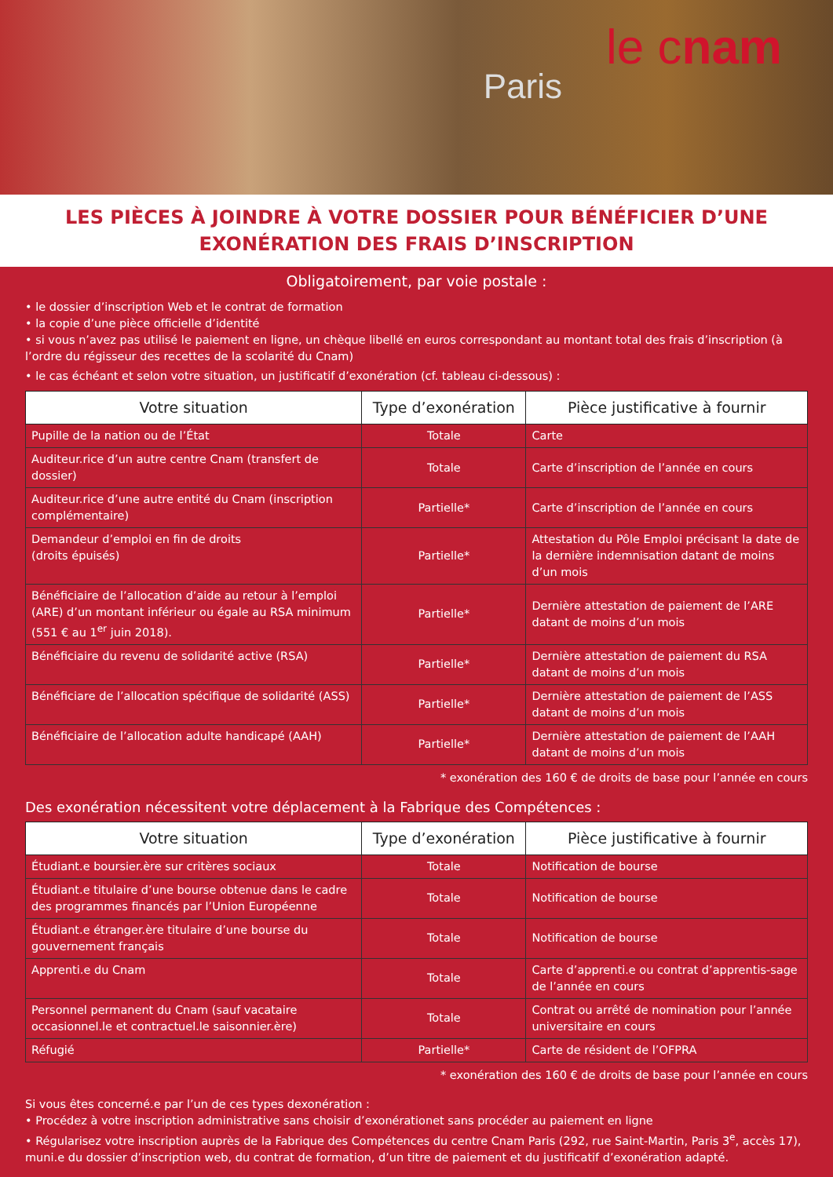le cnam
Paris
LES PIÈCES À JOINDRE À VOTRE DOSSIER POUR BÉNÉFICIER D’UNE
EXONÉRATION DES FRAIS D’INSCRIPTION
Obligatoirement, par voie postale :
• le dossier d’inscription Web et le contrat de formation
• la copie d’une pièce officielle d’identité
• si vous n’avez pas utilisé le paiement en ligne, un chèque libellé en euros correspondant au montant total des frais d’inscription (à l’ordre du régisseur des recettes de la scolarité du Cnam)
• le cas échéant et selon votre situation, un justificatif d’exonération (cf. tableau ci-dessous) :
| Votre situation | Type d’exonération | Pièce justificative à fournir |
| --- | --- | --- |
| Pupille de la nation ou de l’État | Totale | Carte |
| Auditeur.rice d’un autre centre Cnam (transfert de dossier) | Totale | Carte d’inscription de l’année en cours |
| Auditeur.rice d’une autre entité du Cnam (inscription complémentaire) | Partielle* | Carte d’inscription de l’année en cours |
| Demandeur d’emploi en fin de droits (droits épuisés) | Partielle* | Attestation du Pôle Emploi précisant la date de la dernière indemnisation datant de moins d’un mois |
| Bénéficiaire de l’allocation d’aide au retour à l’emploi (ARE) d’un montant inférieur ou égale au RSA minimum (551 € au 1<sup>er</sup> juin 2018). | Partielle* | Dernière attestation de paiement de l’ARE datant de moins d’un mois |
| Bénéficiaire du revenu de solidarité active (RSA) | Partielle* | Dernière attestation de paiement du RSA datant de moins d’un mois |
| Bénéficiare de l’allocation spécifique de solidarité (ASS) | Partielle* | Dernière attestation de paiement de l’ASS datant de moins d’un mois |
| Bénéficiaire de l’allocation adulte handicapé (AAH) | Partielle* | Dernière attestation de paiement de l’AAH datant de moins d’un mois |
* exonération des 160 € de droits de base pour l’année en cours
Des exonération nécessitent votre déplacement à la Fabrique des Compétences :
| Votre situation | Type d’exonération | Pièce justificative à fournir |
| --- | --- | --- |
| Étudiant.e boursier.ère sur critères sociaux | Totale | Notification de bourse |
| Étudiant.e titulaire d’une bourse obtenue dans le cadre des programmes financés par l’Union Européenne | Totale | Notification de bourse |
| Étudiant.e étranger.ère titulaire d’une bourse du gouvernement français | Totale | Notification de bourse |
| Apprenti.e du Cnam | Totale | Carte d’apprenti.e ou contrat d’apprentis-sage de l’année en cours |
| Personnel permanent du Cnam (sauf vacataire occasionnel.le et contractuel.le saisonnier.ère) | Totale | Contrat ou arrêté de nomination pour l’année universitaire en cours |
| Réfugié | Partielle* | Carte de résident de l’OFPRA |
* exonération des 160 € de droits de base pour l’année en cours
Si vous êtes concerné.e par l’un de ces types dexonération :
• Procédez à votre inscription administrative sans choisir d’exonérationet sans procéder au paiement en ligne
• Régularisez votre inscription auprès de la Fabrique des Compétences du centre Cnam Paris (292, rue Saint-Martin, Paris 3<sup>e</sup>, accès 17), muni.e du dossier d’inscription web, du contrat de formation, d’un titre de paiement et du justificatif d’exonération adapté.